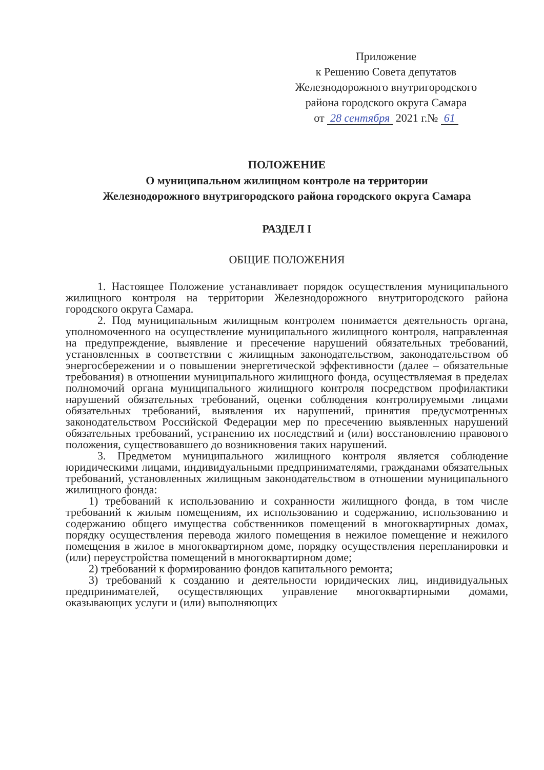Приложение
к Решению Совета депутатов
Железнодорожного внутригородского
района городского округа Самара
от 28 сентября 2021 г.№ 61
ПОЛОЖЕНИЕ
О муниципальном жилищном контроле на территории
Железнодорожного внутригородского района городского округа Самара
РАЗДЕЛ I
ОБЩИЕ ПОЛОЖЕНИЯ
1. Настоящее Положение устанавливает порядок осуществления муниципального жилищного контроля на территории Железнодорожного внутригородского района городского округа Самара.
2. Под муниципальным жилищным контролем понимается деятельность органа, уполномоченного на осуществление муниципального жилищного контроля, направленная на предупреждение, выявление и пресечение нарушений обязательных требований, установленных в соответствии с жилищным законодательством, законодательством об энергосбережении и о повышении энергетической эффективности (далее – обязательные требования) в отношении муниципального жилищного фонда, осуществляемая в пределах полномочий органа муниципального жилищного контроля посредством профилактики нарушений обязательных требований, оценки соблюдения контролируемыми лицами обязательных требований, выявления их нарушений, принятия предусмотренных законодательством Российской Федерации мер по пресечению выявленных нарушений обязательных требований, устранению их последствий и (или) восстановлению правового положения, существовавшего до возникновения таких нарушений.
3. Предметом муниципального жилищного контроля является соблюдение юридическими лицами, индивидуальными предпринимателями, гражданами обязательных требований, установленных жилищным законодательством в отношении муниципального жилищного фонда:
1) требований к использованию и сохранности жилищного фонда, в том числе требований к жилым помещениям, их использованию и содержанию, использованию и содержанию общего имущества собственников помещений в многоквартирных домах, порядку осуществления перевода жилого помещения в нежилое помещение и нежилого помещения в жилое в многоквартирном доме, порядку осуществления перепланировки и (или) переустройства помещений в многоквартирном доме;
2) требований к формированию фондов капитального ремонта;
3) требований к созданию и деятельности юридических лиц, индивидуальных предпринимателей, осуществляющих управление многоквартирными домами, оказывающих услуги и (или) выполняющих